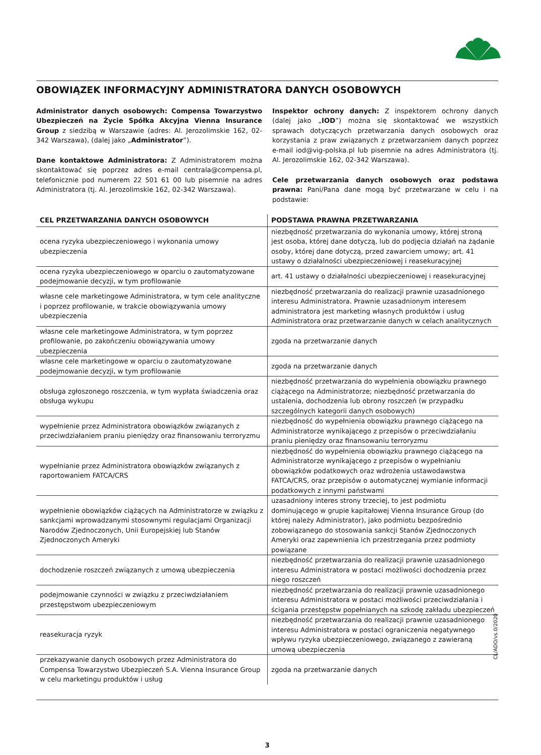OBOWIĄZEK INFORMACYJNY ADMINISTRATORA DANYCH OSOBOWYCH
Administrator danych osobowych: Compensa Towarzystwo Ubezpieczeń na Życie Spółka Akcyjna Vienna Insurance Group z siedzibą w Warszawie (adres: Al. Jerozolimskie 162, 02-342 Warszawa), (dalej jako „Administrator”).
Dane kontaktowe Administratora: Z Administratorem można skontaktować się poprzez adres e-mail centrala@compensa.pl, telefonicznie pod numerem 22 501 61 00 lub pisemnie na adres Administratora (tj. Al. Jerozolimskie 162, 02-342 Warszawa).
Inspektor ochrony danych: Z inspektorem ochrony danych (dalej jako „IOD”) można się skontaktować we wszystkich sprawach dotyczących przetwarzania danych osobowych oraz korzystania z praw związanych z przetwarzaniem danych poprzez e-mail iod@vig-polska.pl lub pisemnie na adres Administratora (tj. Al. Jerozolimskie 162, 02-342 Warszawa).
Cele przetwarzania danych osobowych oraz podstawa prawna: Pani/Pana dane mogą być przetwarzane w celu i na podstawie:
| CEL PRZETWARZANIA DANYCH OSOBOWYCH | PODSTAWA PRAWNA PRZETWARZANIA |
| --- | --- |
| ocena ryzyka ubezpieczeniowego i wykonania umowy ubezpieczenia | niezbędność przetwarzania do wykonania umowy, której stroną jest osoba, której dane dotyczą, lub do podjęcia działań na żądanie osoby, której dane dotyczą, przed zawarciem umowy; art. 41 ustawy o działalności ubezpieczeniowej i reasekuracyjnej |
| ocena ryzyka ubezpieczeniowego w oparciu o zautomatyzowane podejmowanie decyzji, w tym profilowanie | art. 41 ustawy o działalności ubezpieczeniowej i reasekuracyjnej |
| własne cele marketingowe Administratora, w tym cele analityczne i poprzez profilowanie, w trakcie obowiązywania umowy ubezpieczenia | niezbędność przetwarzania do realizacji prawnie uzasadnionego interesu Administratora. Prawnie uzasadnionym interesem administratora jest marketing własnych produktów i usług Administratora oraz przetwarzanie danych w celach analitycznych |
| własne cele marketingowe Administratora, w tym poprzez profilowanie, po zakończeniu obowiązywania umowy ubezpieczenia | zgoda na przetwarzanie danych |
| własne cele marketingowe w oparciu o zautomatyzowane podejmowanie decyzji, w tym profilowanie | zgoda na przetwarzanie danych |
| obsługa zgłoszonego roszczenia, w tym wypłata świadczenia oraz obsługa wykupu | niezbędność przetwarzania do wypełnienia obowiązku prawnego ciążącego na Administratorze; niezbędność przetwarzania do ustalenia, dochodzenia lub obrony roszczeń (w przypadku szczególnych kategorii danych osobowych) |
| wypełnienie przez Administratora obowiązków związanych z przeciwdziałaniem praniu pieniędzy oraz finansowaniu terroryzmu | niezbędność do wypełnienia obowiązku prawnego ciążącego na Administratorze wynikającego z przepisów o przeciwdziałaniu praniu pieniędzy oraz finansowaniu terroryzmu |
| wypełnianie przez Administratora obowiązków związanych z raportowaniem FATCA/CRS | niezbędność do wypełnienia obowiązku prawnego ciążącego na Administratorze wynikającego z przepisów o wypełnianiu obowiązków podatkowych oraz wdrożenia ustawodawstwa FATCA/CRS, oraz przepisów o automatycznej wymianie informacji podatkowych z innymi państwami |
| wypełnienie obowiązków ciążących na Administratorze w związku z sankcjami wprowadzanymi stosownymi regulacjami Organizacji Narodów Zjednoczonych, Unii Europejskiej lub Stanów Zjednoczonych Ameryki | uzasadniony interes strony trzeciej, to jest podmiotu dominującego w grupie kapitałowej Vienna Insurance Group (do której należy Administrator), jako podmiotu bezpośrednio zobowiązanego do stosowania sankcji Stanów Zjednoczonych Ameryki oraz zapewnienia ich przestrzegania przez podmioty powiązane |
| dochodzenie roszczeń związanych z umową ubezpieczenia | niezbędność przetwarzania do realizacji prawnie uzasadnionego interesu Administratora w postaci możliwości dochodzenia przez niego roszczeń |
| podejmowanie czynności w związku z przeciwdziałaniem przestępstwom ubezpieczeniowym | niezbędność przetwarzania do realizacji prawnie uzasadnionego interesu Administratora w postaci możliwości przeciwdziałania i ścigania przestępstw popełnianych na szkodę zakładu ubezpieczeń |
| reasekuracja ryzyk | niezbędność przetwarzania do realizacji prawnie uzasadnionego interesu Administratora w postaci ograniczenia negatywnego wpływu ryzyka ubezpieczeniowego, związanego z zawieraną umową ubezpieczenia |
| przekazywanie danych osobowych przez Administratora do Compensa Towarzystwo Ubezpieczeń S.A. Vienna Insurance Group w celu marketingu produktów i usług | zgoda na przetwarzanie danych |
3
CL/ADO/vs.0/2020